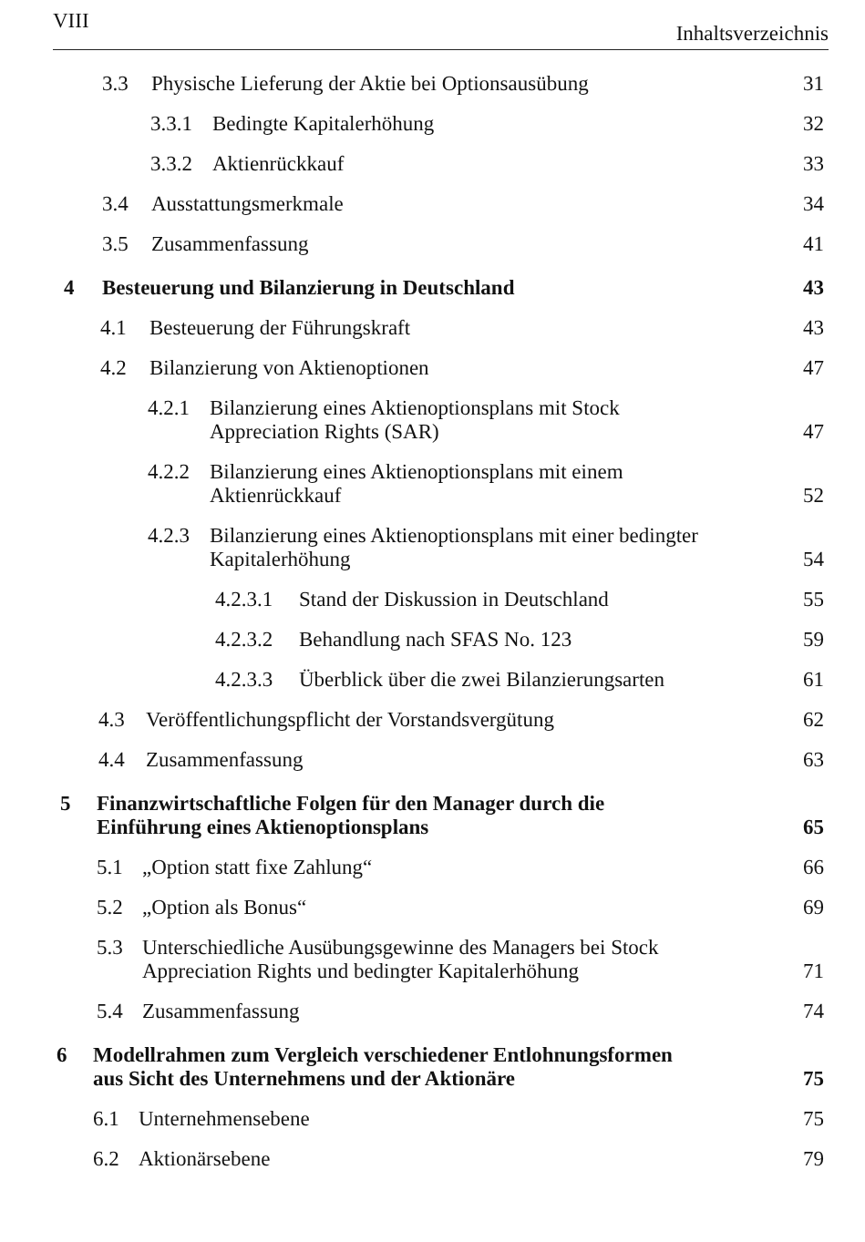VIII Inhaltsverzeichnis
3.3 Physische Lieferung der Aktie bei Optionsausübung 31
3.3.1 Bedingte Kapitalerhöhung 32
3.3.2 Aktienrückkauf 33
3.4 Ausstattungsmerkmale 34
3.5 Zusammenfassung 41
4 Besteuerung und Bilanzierung in Deutschland 43
4.1 Besteuerung der Führungskraft 43
4.2 Bilanzierung von Aktienoptionen 47
4.2.1 Bilanzierung eines Aktienoptionsplans mit Stock
Appreciation Rights (SAR) 47
4.2.2 Bilanzierung eines Aktienoptionsplans mit einem
Aktienrückkauf 52
4.2.3 Bilanzierung eines Aktienoptionsplans mit einer bedingter
Kapitalerhöhung 54
4.2.3.1 Stand der Diskussion in Deutschland 55
4.2.3.2 Behandlung nach SFAS No. 123 59
4.2.3.3 Überblick über die zwei Bilanzierungsarten 61
4.3 Veröffentlichungspflicht der Vorstandsvergütung 62
4.4 Zusammenfassung 63
5 Finanzwirtschaftliche Folgen für den Manager durch die
Einführung eines Aktienoptionsplans 65
5.1 „Option statt fixe Zahlung“66
5.2 „Option als Bonus“69
5.3 Unterschiedliche Ausübungsgewinne des Managers bei Stock
Appreciation Rights und bedingter Kapitalerhöhung 71
5.4 Zusammenfassung 74
6 Modellrahmen zum Vergleich verschiedener Entlohnungsformen
aus Sicht des Unternehmens und der Aktionäre 75
6.1 Unternehmensebene 75
6.2 Aktionärsebene 79